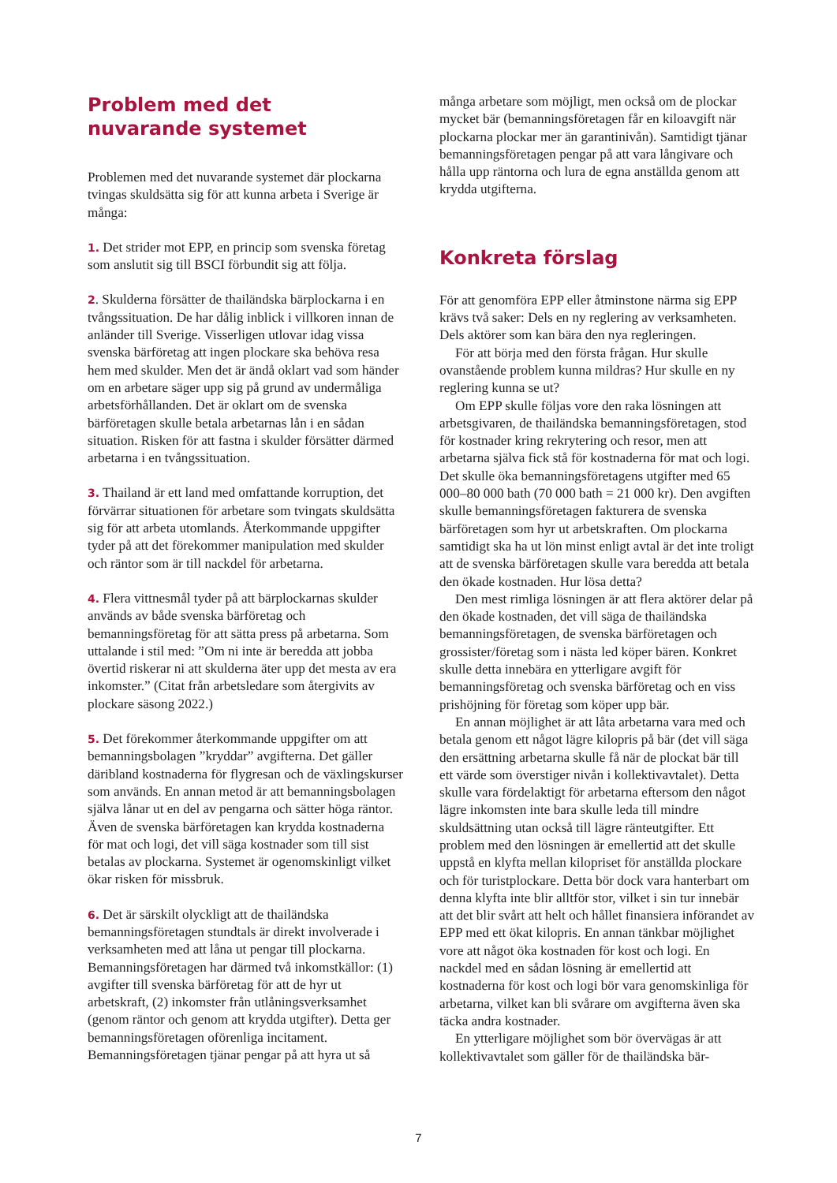Problem med det
nuvarande systemet
Problemen med det nuvarande systemet där plockarna tvingas skuldsätta sig för att kunna arbeta i Sverige är många:
1. Det strider mot EPP, en princip som svenska företag som anslutit sig till BSCI förbundit sig att följa.
2. Skulderna försätter de thailändska bärplockarna i en tvångssituation. De har dålig inblick i villkoren innan de anländer till Sverige. Visserligen utlovar idag vissa svenska bärföretag att ingen plockare ska behöva resa hem med skulder. Men det är ändå oklart vad som händer om en arbetare säger upp sig på grund av undermåliga arbetsförhållanden. Det är oklart om de svenska bärföretagen skulle betala arbetarnas lån i en sådan situation. Risken för att fastna i skulder försätter därmed arbetarna i en tvångssituation.
3. Thailand är ett land med omfattande korruption, det förvärrar situationen för arbetare som tvingats skuldsätta sig för att arbeta utomlands. Återkommande uppgifter tyder på att det förekommer manipulation med skulder och räntor som är till nackdel för arbetarna.
4. Flera vittnesmål tyder på att bärplockarnas skulder används av både svenska bärföretag och bemanningsföretag för att sätta press på arbetarna. Som uttalande i stil med: ”Om ni inte är beredda att jobba övertid riskerar ni att skulderna äter upp det mesta av era inkomster.” (Citat från arbetsledare som återgivits av plockare säsong 2022.)
5. Det förekommer återkommande uppgifter om att bemanningsbolagen ”kryddar” avgifterna. Det gäller däribland kostnaderna för flygresan och de växlingskurser som används. En annan metod är att bemanningsbolagen själva lånar ut en del av pengarna och sätter höga räntor. Även de svenska bärföretagen kan krydda kostnaderna för mat och logi, det vill säga kostnader som till sist betalas av plockarna. Systemet är ogenomskinligt vilket ökar risken för missbruk.
6. Det är särskilt olyckligt att de thailändska bemanningsföretagen stundtals är direkt involverade i verksamheten med att låna ut pengar till plockarna. Bemanningsföretagen har därmed två inkomstkällor: (1) avgifter till svenska bärföretag för att de hyr ut arbetskraft, (2) inkomster från utlåningsverksamhet (genom räntor och genom att krydda utgifter). Detta ger bemanningsföretagen oförenliga incitament. Bemanningsföretagen tjänar pengar på att hyra ut så
många arbetare som möjligt, men också om de plockar mycket bär (bemanningsföretagen får en kiloavgift när plockarna plockar mer än garantinivån). Samtidigt tjänar bemanningsföretagen pengar på att vara långivare och hålla upp räntorna och lura de egna anställda genom att krydda utgifterna.
Konkreta förslag
För att genomföra EPP eller åtminstone närma sig EPP krävs två saker: Dels en ny reglering av verksamheten. Dels aktörer som kan bära den nya regleringen.
För att börja med den första frågan. Hur skulle ovanstående problem kunna mildras? Hur skulle en ny reglering kunna se ut?
Om EPP skulle följas vore den raka lösningen att arbetsgivaren, de thailändska bemanningsföretagen, stod för kostnader kring rekrytering och resor, men att arbetarna själva fick stå för kostnaderna för mat och logi. Det skulle öka bemanningsföretagens utgifter med 65 000–80 000 bath (70 000 bath = 21 000 kr). Den avgiften skulle bemanningsföretagen fakturera de svenska bärföretagen som hyr ut arbetskraften. Om plockarna samtidigt ska ha ut lön minst enligt avtal är det inte troligt att de svenska bärföretagen skulle vara beredda att betala den ökade kostnaden. Hur lösa detta?
Den mest rimliga lösningen är att flera aktörer delar på den ökade kostnaden, det vill säga de thailändska bemanningsföretagen, de svenska bärföretagen och grossister/företag som i nästa led köper bären. Konkret skulle detta innebära en ytterligare avgift för bemanningsföretag och svenska bärföretag och en viss prishöjning för företag som köper upp bär.
En annan möjlighet är att låta arbetarna vara med och betala genom ett något lägre kilopris på bär (det vill säga den ersättning arbetarna skulle få när de plockat bär till ett värde som överstiger nivån i kollektivavtalet). Detta skulle vara fördelaktigt för arbetarna eftersom den något lägre inkomsten inte bara skulle leda till mindre skuldsättning utan också till lägre ränteutgifter. Ett problem med den lösningen är emellertid att det skulle uppstå en klyfta mellan kilopriset för anställda plockare och för turistplockare. Detta bör dock vara hanterbart om denna klyfta inte blir alltför stor, vilket i sin tur innebär att det blir svårt att helt och hållet finansiera införandet av EPP med ett ökat kilopris. En annan tänkbar möjlighet vore att något öka kostnaden för kost och logi. En nackdel med en sådan lösning är emellertid att kostnaderna för kost och logi bör vara genomskinliga för arbetarna, vilket kan bli svårare om avgifterna även ska täcka andra kostnader.
En ytterligare möjlighet som bör övervägas är att kollektivavtalet som gäller för de thailändska bär-
7